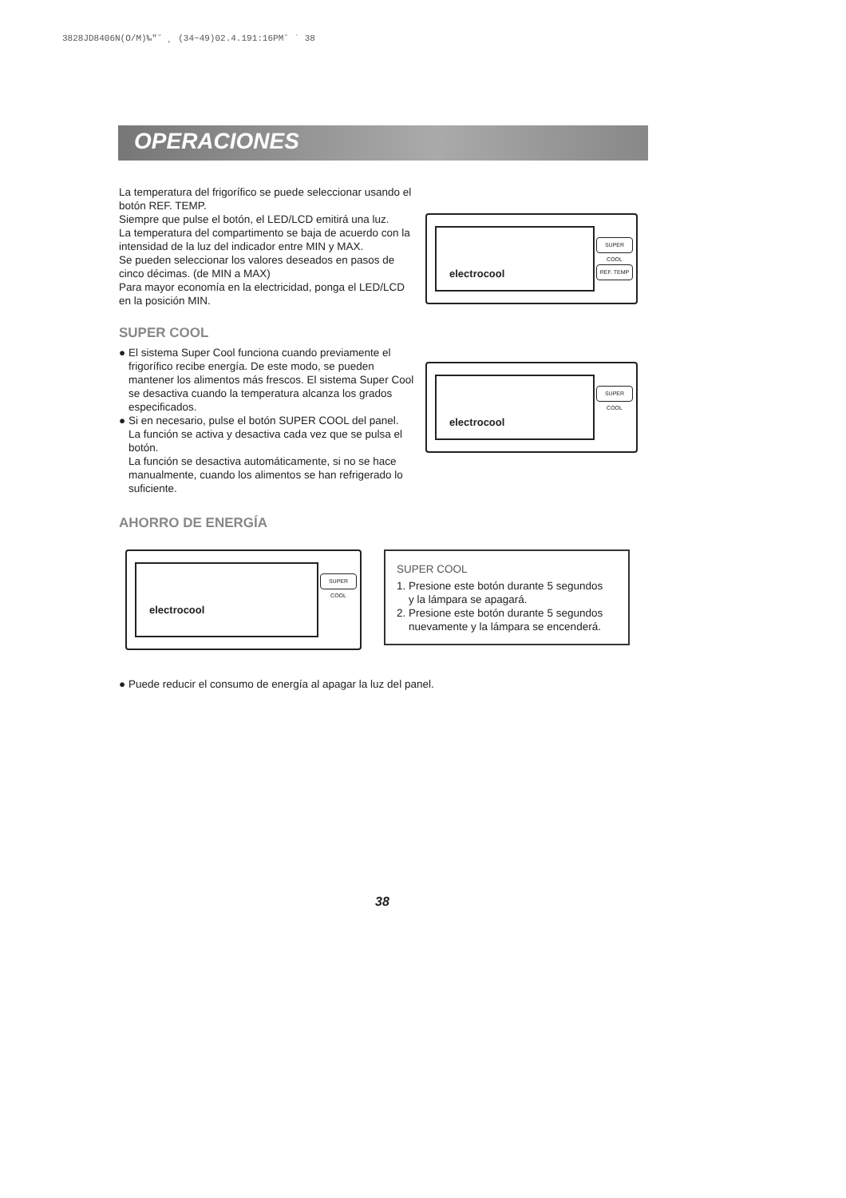3828JD8406N(O/M)‰"˘ ¸ (34~49)02.4.191:16PM˘ ` 38
OPERACIONES
La temperatura del frigorífico se puede seleccionar usando el botón REF. TEMP.
Siempre que pulse el botón, el LED/LCD emitirá una luz.
La temperatura del compartimento se baja de acuerdo con la intensidad de la luz del indicador entre MIN y MAX.
Se pueden seleccionar los valores deseados en pasos de cinco décimas. (de MIN a MAX)
Para mayor economía en la electricidad, ponga el LED/LCD en la posición MIN.
electrocool
SUPER COOL
REF. TEMP
SUPER COOL
● El sistema Super Cool funciona cuando previamente el frigorífico recibe energía. De este modo, se pueden mantener los alimentos más frescos. El sistema Super Cool se desactiva cuando la temperatura alcanza los grados especificados.
● Si en necesario, pulse el botón SUPER COOL del panel.
La función se activa y desactiva cada vez que se pulsa el botón.
La función se desactiva automáticamente, si no se hace manualmente, cuando los alimentos se han refrigerado lo suficiente.
AHORRO DE ENERGÍA
electrocool
SUPER COOL
electrocool
SUPER COOL
SUPER COOL
1. Presione este botón durante 5 segundos
y la lámpara se apagará.
2. Presione este botón durante 5 segundos
nuevamente y la lámpara se encenderá.
● Puede reducir el consumo de energía al apagar la luz del panel.
38